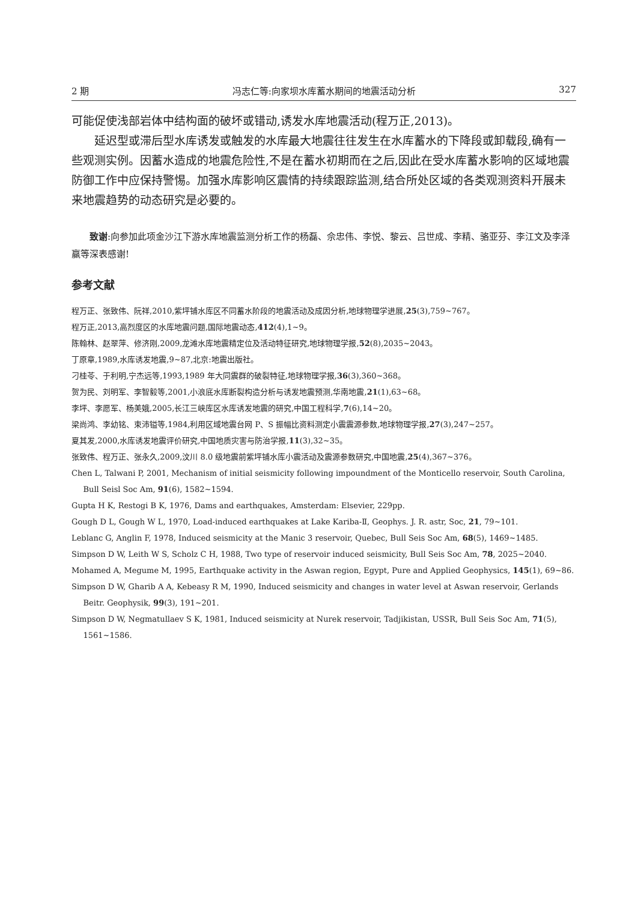2 期 冯志仁等:向家坝水库蓄水期间的地震活动分析 327
可能促使浅部岩体中结构面的破坏或错动,诱发水库地震活动(程万正,2013)。
延迟型或滞后型水库诱发或触发的水库最大地震往往发生在水库蓄水的下降段或卸载段,确有一些观测实例。因蓄水造成的地震危险性,不是在蓄水初期而在之后,因此在受水库蓄水影响的区域地震防御工作中应保持警惕。加强水库影响区震情的持续跟踪监测,结合所处区域的各类观测资料开展未来地震趋势的动态研究是必要的。
致谢:向参加此项金沙江下游水库地震监测分析工作的杨磊、佘忠伟、李悦、黎云、吕世成、李精、骆亚芬、李江文及李泽赢等深表感谢!
参考文献
程万正、张致伟、阮祥,2010,紫坪铺水库区不同蓄水阶段的地震活动及成因分析,地球物理学进展,25(3),759~767。
程万正,2013,高烈度区的水库地震问题,国际地震动态,412(4),1~9。
陈翰林、赵翠萍、修济刚,2009,龙滩水库地震精定位及活动特征研究,地球物理学报,52(8),2035~2043。
丁原章,1989,水库诱发地震,9~87,北京:地震出版社。
刁桂苓、于利明,宁杰远等,1993,1989 年大同震群的破裂特征,地球物理学报,36(3),360~368。
贺为民、刘明军、李智毅等,2001,小浪底水库断裂构造分析与诱发地震预测,华南地震,21(1),63~68。
李坪、李愿军、杨美娥,2005,长江三峡库区水库诱发地震的研究,中国工程科学,7(6),14~20。
梁尚鸿、李幼铭、束沛镒等,1984,利用区域地震台网 P、S 振幅比资料测定小震震源参数,地球物理学报,27(3),247~257。
夏其发,2000,水库诱发地震评价研究,中国地质灾害与防治学报,11(3),32~35。
张致伟、程万正、张永久,2009,汶川 8.0 级地震前紫坪铺水库小震活动及震源参数研究,中国地震,25(4),367~376。
Chen L, Talwani P, 2001, Mechanism of initial seismicity following impoundment of the Monticello reservoir, South Carolina, Bull Seisl Soc Am, 91(6), 1582~1594.
Gupta H K, Restogi B K, 1976, Dams and earthquakes, Amsterdam: Elsevier, 229pp.
Gough D L, Gough W L, 1970, Load-induced earthquakes at Lake Kariba-Ⅱ, Geophys. J. R. astr, Soc, 21, 79~101.
Leblanc G, Anglin F, 1978, Induced seismicity at the Manic 3 reservoir, Quebec, Bull Seis Soc Am, 68(5), 1469~1485.
Simpson D W, Leith W S, Scholz C H, 1988, Two type of reservoir induced seismicity, Bull Seis Soc Am, 78, 2025~2040.
Mohamed A, Megume M, 1995, Earthquake activity in the Aswan region, Egypt, Pure and Applied Geophysics, 145(1), 69~86.
Simpson D W, Gharib A A, Kebeasy R M, 1990, Induced seismicity and changes in water level at Aswan reservoir, Gerlands Beitr. Geophysik, 99(3), 191~201.
Simpson D W, Negmatullaev S K, 1981, Induced seismicity at Nurek reservoir, Tadjikistan, USSR, Bull Seis Soc Am, 71(5), 1561~1586.